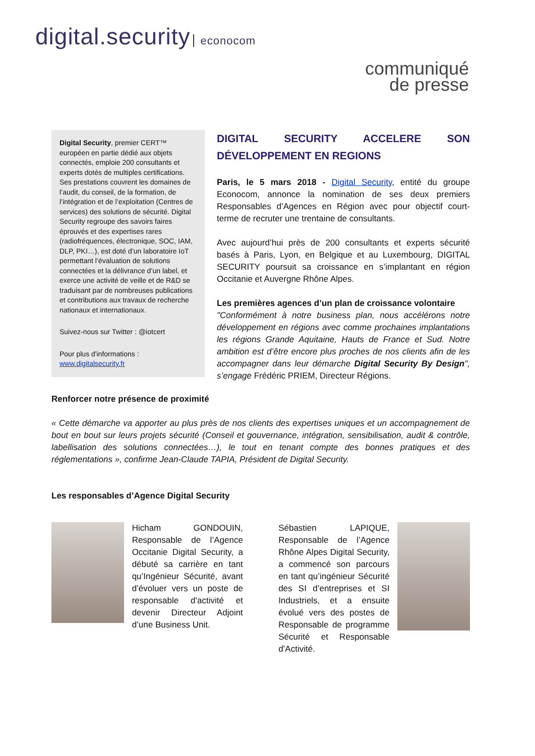digital.security econocom
communiqué
de presse
Digital Security, premier CERT™ européen en partie dédié aux objets connectés, emploie 200 consultants et experts dotés de multiples certifications. Ses prestations couvrent les domaines de l’audit, du conseil, de la formation, de l’intégration et de l’exploitation (Centres de services) des solutions de sécurité. Digital Security regroupe des savoirs faires éprouvés et des expertises rares (radiofréquences, électronique, SOC, IAM, DLP, PKI…), est doté d’un laboratoire IoT permettant l’évaluation de solutions connectées et la délivrance d’un label, et exerce une activité de veille et de R&D se traduisant par de nombreuses publications et contributions aux travaux de recherche nationaux et internationaux.
Suivez-nous sur Twitter : @iotcert
Pour plus d'informations :
www.digitalsecurity.fr
DIGITAL SECURITY ACCELERE SON DÉVELOPPEMENT EN REGIONS
Paris, le 5 mars 2018 - Digital Security, entité du groupe Econocom, annonce la nomination de ses deux premiers Responsables d’Agences en Région avec pour objectif court-terme de recruter une trentaine de consultants.
Avec aujourd’hui près de 200 consultants et experts sécurité basés à Paris, Lyon, en Belgique et au Luxembourg, DIGITAL SECURITY poursuit sa croissance en s’implantant en région Occitanie et Auvergne Rhône Alpes.
Les premières agences d’un plan de croissance volontaire
"Conformément à notre business plan, nous accélérons notre développement en régions avec comme prochaines implantations les régions Grande Aquitaine, Hauts de France et Sud. Notre ambition est d’être encore plus proches de nos clients afin de les accompagner dans leur démarche Digital Security By Design", s’engage Frédéric PRIEM, Directeur Régions.
Renforcer notre présence de proximité
« Cette démarche va apporter au plus près de nos clients des expertises uniques et un accompagnement de bout en bout sur leurs projets sécurité (Conseil et gouvernance, intégration, sensibilisation, audit & contrôle, labellisation des solutions connectées…), le tout en tenant compte des bonnes pratiques et des réglementations », confirme Jean-Claude TAPIA, Président de Digital Security.
Les responsables d’Agence Digital Security
Hicham GONDOUIN, Responsable de l’Agence Occitanie Digital Security, a débuté sa carrière en tant qu’Ingénieur Sécurité, avant d’évoluer vers un poste de responsable d’activité et devenir Directeur Adjoint d’une Business Unit.
Sébastien LAPIQUE, Responsable de l’Agence Rhône Alpes Digital Security, a commencé son parcours en tant qu’ingénieur Sécurité des SI d’entreprises et SI Industriels, et a ensuite évolué vers des postes de Responsable de programme Sécurité et Responsable d’Activité.